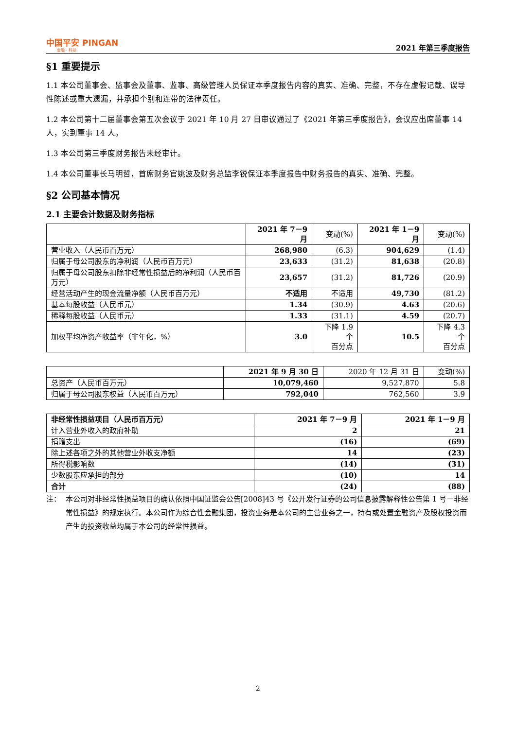中国平安 PINGAN
金融 · 科技
2021 年第三季度报告
§1 重要提示
1.1 本公司董事会、监事会及董事、监事、高级管理人员保证本季度报告内容的真实、准确、完整，不存在虚假记载、误导性陈述或重大遗漏，并承担个别和连带的法律责任。
1.2 本公司第十二届董事会第五次会议于 2021 年 10 月 27 日审议通过了《2021 年第三季度报告》，会议应出席董事 14 人，实到董事 14 人。
1.3 本公司第三季度财务报告未经审计。
1.4 本公司董事长马明哲，首席财务官姚波及财务总监李锐保证本季度报告中财务报告的真实、准确、完整。
§2 公司基本情况
2.1 主要会计数据及财务指标
| | 2021 年 7－9 月 | 变动(%) | 2021 年 1－9 月 | 变动(%) |
| 营业收入（人民币百万元） | 268,980 | (6.3) | 904,629 | (1.4) |
| 归属于母公司股东的净利润（人民币百万元） | 23,633 | (31.2) | 81,638 | (20.8) |
| 归属于母公司股东扣除非经常性损益后的净利润（人民币百万元） | 23,657 | (31.2) | 81,726 | (20.9) |
| 经营活动产生的现金流量净额（人民币百万元） | 不适用 | 不适用 | 49,730 | (81.2) |
| 基本每股收益（人民币元） | 1.34 | (30.9) | 4.63 | (20.6) |
| 稀释每股收益（人民币元） | 1.33 | (31.1) | 4.59 | (20.7) |
| 加权平均净资产收益率（非年化，%） | 3.0 | 下降 1.9 个 百分点 | 10.5 | 下降 4.3 个 百分点 |
| | 2021 年 9 月 30 日 | 2020 年 12 月 31 日 | 变动(%) |
| 总资产（人民币百万元） | 10,079,460 | 9,527,870 | 5.8 |
| 归属于母公司股东权益（人民币百万元） | 792,040 | 762,560 | 3.9 |
| 非经常性损益项目（人民币百万元） | 2021 年 7－9 月 | 2021 年 1－9 月 |
| --- | --- | --- |
| 计入营业外收入的政府补助 | 2 | 21 |
| 捐赠支出 | (16) | (69) |
| 除上述各项之外的其他营业外收支净额 | 14 | (23) |
| 所得税影响数 | (14) | (31) |
| 少数股东应承担的部分 | (10) | 14 |
| 合计 | (24) | (88) |
注： 本公司对非经常性损益项目的确认依照中国证监会公告[2008]43 号《公开发行证券的公司信息披露解释性公告第 1 号－非经常性损益》的规定执行。本公司作为综合性金融集团，投资业务是本公司的主营业务之一，持有或处置金融资产及股权投资而产生的投资收益均属于本公司的经常性损益。
2